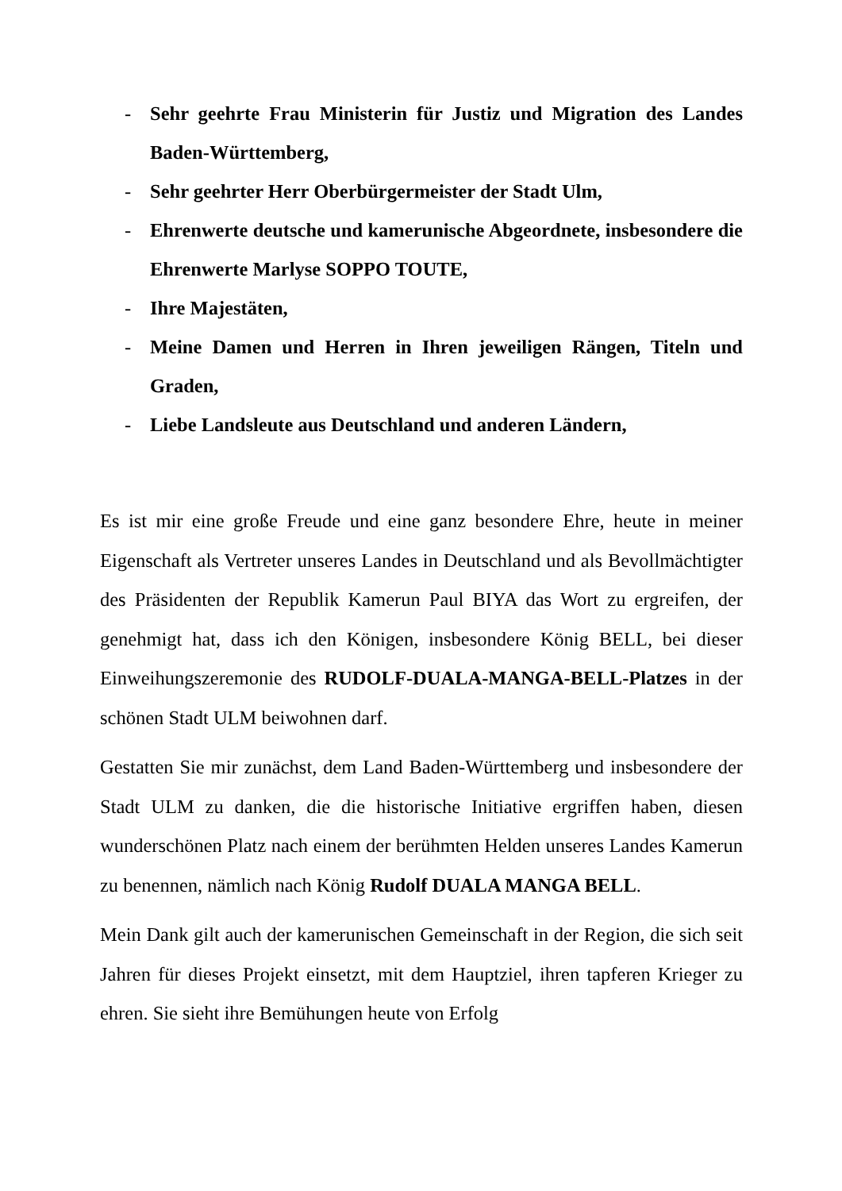- Sehr geehrte Frau Ministerin für Justiz und Migration des Landes Baden-Württemberg,
- Sehr geehrter Herr Oberbürgermeister der Stadt Ulm,
- Ehrenwerte deutsche und kamerunische Abgeordnete, insbesondere die Ehrenwerte Marlyse SOPPO TOUTE,
- Ihre Majestäten,
- Meine Damen und Herren in Ihren jeweiligen Rängen, Titeln und Graden,
- Liebe Landsleute aus Deutschland und anderen Ländern,
Es ist mir eine große Freude und eine ganz besondere Ehre, heute in meiner Eigenschaft als Vertreter unseres Landes in Deutschland und als Bevollmächtigter des Präsidenten der Republik Kamerun Paul BIYA das Wort zu ergreifen, der genehmigt hat, dass ich den Königen, insbesondere König BELL, bei dieser Einweihungszeremonie des RUDOLF-DUALA-MANGA-BELL-Platzes in der schönen Stadt ULM beiwohnen darf.
Gestatten Sie mir zunächst, dem Land Baden-Württemberg und insbesondere der Stadt ULM zu danken, die die historische Initiative ergriffen haben, diesen wunderschönen Platz nach einem der berühmten Helden unseres Landes Kamerun zu benennen, nämlich nach König Rudolf DUALA MANGA BELL.
Mein Dank gilt auch der kamerunischen Gemeinschaft in der Region, die sich seit Jahren für dieses Projekt einsetzt, mit dem Hauptziel, ihren tapferen Krieger zu ehren. Sie sieht ihre Bemühungen heute von Erfolg